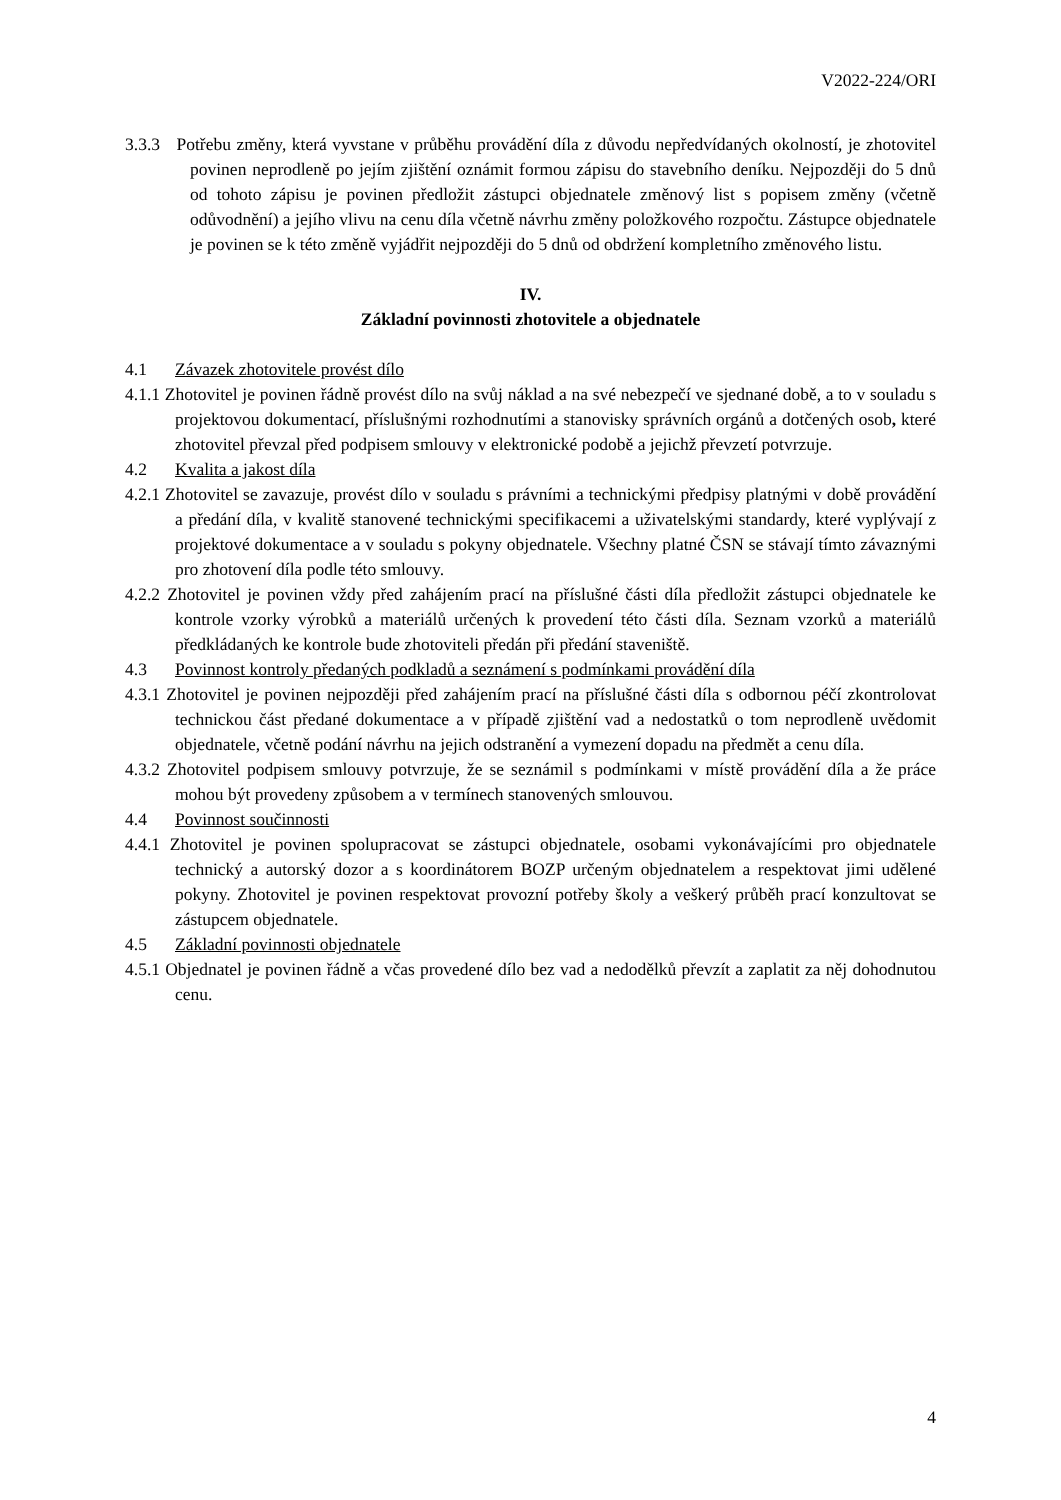V2022-224/ORI
3.3.3 Potřebu změny, která vyvstane v průběhu provádění díla z důvodu nepředvídaných okolností, je zhotovitel povinen neprodleně po jejím zjištění oznámit formou zápisu do stavebního deníku. Nejpozději do 5 dnů od tohoto zápisu je povinen předložit zástupci objednatele změnový list s popisem změny (včetně odůvodnění) a jejího vlivu na cenu díla včetně návrhu změny položkového rozpočtu. Zástupce objednatele je povinen se k této změně vyjádřit nejpozději do 5 dnů od obdržení kompletního změnového listu.
IV.
Základní povinnosti zhotovitele a objednatele
4.1 Závazek zhotovitele provést dílo
4.1.1 Zhotovitel je povinen řádně provést dílo na svůj náklad a na své nebezpečí ve sjednané době, a to v souladu s projektovou dokumentací, příslušnými rozhodnutími a stanovisky správních orgánů a dotčených osob, které zhotovitel převzal před podpisem smlouvy v elektronické podobě a jejichž převzetí potvrzuje.
4.2 Kvalita a jakost díla
4.2.1 Zhotovitel se zavazuje, provést dílo v souladu s právními a technickými předpisy platnými v době provádění a předání díla, v kvalitě stanovené technickými specifikacemi a uživatelskými standardy, které vyplývají z projektové dokumentace a v souladu s pokyny objednatele. Všechny platné ČSN se stávají tímto závaznými pro zhotovení díla podle této smlouvy.
4.2.2 Zhotovitel je povinen vždy před zahájením prací na příslušné části díla předložit zástupci objednatele ke kontrole vzorky výrobků a materiálů určených k provedení této části díla. Seznam vzorků a materiálů předkládaných ke kontrole bude zhotoviteli předán při předání staveniště.
4.3 Povinnost kontroly předaných podkladů a seznámení s podmínkami provádění díla
4.3.1 Zhotovitel je povinen nejpozději před zahájením prací na příslušné části díla s odbornou péčí zkontrolovat technickou část předané dokumentace a v případě zjištění vad a nedostatků o tom neprodleně uvědomit objednatele, včetně podání návrhu na jejich odstranění a vymezení dopadu na předmět a cenu díla.
4.3.2 Zhotovitel podpisem smlouvy potvrzuje, že se seznámil s podmínkami v místě provádění díla a že práce mohou být provedeny způsobem a v termínech stanovených smlouvou.
4.4 Povinnost součinnosti
4.4.1 Zhotovitel je povinen spolupracovat se zástupci objednatele, osobami vykonávajícími pro objednatele technický a autorský dozor a s koordinátorem BOZP určeným objednatelem a respektovat jimi udělené pokyny. Zhotovitel je povinen respektovat provozní potřeby školy a veškerý průběh prací konzultovat se zástupcem objednatele.
4.5 Základní povinnosti objednatele
4.5.1 Objednatel je povinen řádně a včas provedené dílo bez vad a nedodělků převzít a zaplatit za něj dohodnutou cenu.
4